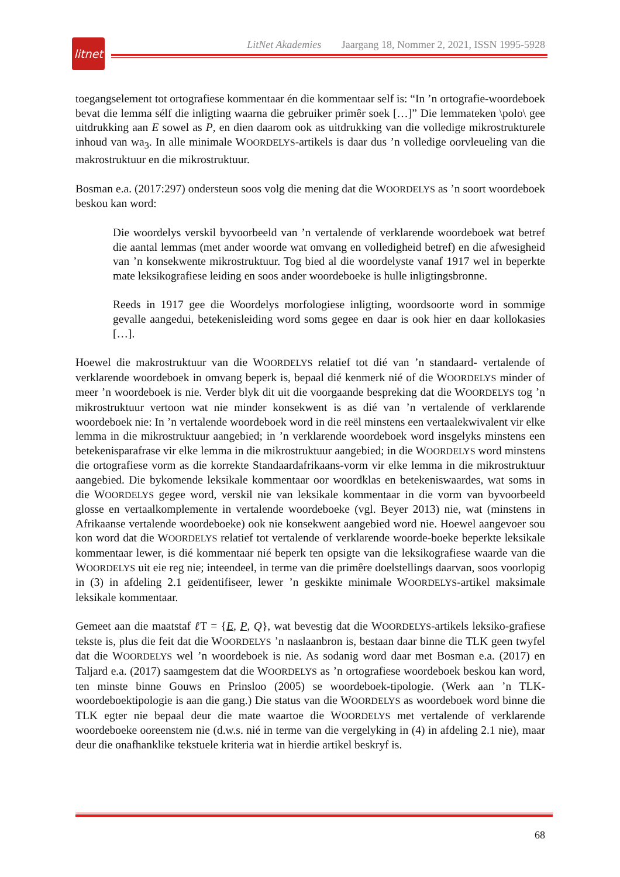litnet
LitNet Akademies Jaargang 18, Nommer 2, 2021, ISSN 1995-5928
toegangselement tot ortografiese kommentaar én die kommentaar self is: “In ’n ortografie-woordeboek bevat die lemma sélf die inligting waarna die gebruiker primêr soek […]” Die lemmateken \polo\ gee uitdrukking aan E sowel as P, en dien daarom ook as uitdrukking van die volledige mikrostrukturele inhoud van wa<sub>3</sub>. In alle minimale WOORDELYS-artikels is daar dus ’n volledige oorvleueling van die makrostruktuur en die mikrostruktuur.
Bosman e.a. (2017:297) ondersteun soos volg die mening dat die WOORDELYS as ’n soort woordeboek beskou kan word:
Die woordelys verskil byvoorbeeld van ’n vertalende of verklarende woordeboek wat betref die aantal lemmas (met ander woorde wat omvang en volledigheid betref) en die afwesigheid van ’n konsekwente mikrostruktuur. Tog bied al die woordelyste vanaf 1917 wel in beperkte mate leksikografiese leiding en soos ander woordeboeke is hulle inligtingsbronne.
Reeds in 1917 gee die Woordelys morfologiese inligting, woordsoorte word in sommige gevalle aangedui, betekenisleiding word soms gegee en daar is ook hier en daar kollokasies […].
Hoewel die makrostruktuur van die WOORDELYS relatief tot dié van ’n standaard- vertalende of verklarende woordeboek in omvang beperk is, bepaal dié kenmerk nié of die WOORDELYS minder of meer ’n woordeboek is nie. Verder blyk dit uit die voorgaande bespreking dat die WOORDELYS tog ’n mikrostruktuur vertoon wat nie minder konsekwent is as dié van ’n vertalende of verklarende woordeboek nie: In ’n vertalende woordeboek word in die reël minstens een vertaalekwivalent vir elke lemma in die mikrostruktuur aangebied; in ’n verklarende woordeboek word insgelyks minstens een betekenisparafrase vir elke lemma in die mikrostruktuur aangebied; in die WOORDELYS word minstens die ortografiese vorm as die korrekte Standaardafrikaans-vorm vir elke lemma in die mikrostruktuur aangebied. Die bykomende leksikale kommentaar oor woordklas en betekeniswaardes, wat soms in die WOORDELYS gegee word, verskil nie van leksikale kommentaar in die vorm van byvoorbeeld glosse en vertaalkomplemente in vertalende woordeboeke (vgl. Beyer 2013) nie, wat (minstens in Afrikaanse vertalende woordeboeke) ook nie konsekwent aangebied word nie. Hoewel aangevoer sou kon word dat die WOORDELYS relatief tot vertalende of verklarende woorde-boeke beperkte leksikale kommentaar lewer, is dié kommentaar nié beperk ten opsigte van die leksikografiese waarde van die WOORDELYS uit eie reg nie; inteendeel, in terme van die primêre doelstellings daarvan, soos voorlopig in (3) in afdeling 2.1 geïdentifiseer, lewer ’n geskikte minimale WOORDELYS-artikel maksimale leksikale kommentaar.
Gemeet aan die maatstaf ℓ T = {E, P, Q}, wat bevestig dat die WOORDELYS-artikels leksiko-grafiese tekste is, plus die feit dat die WOORDELYS ’n naslaanbron is, bestaan daar binne die TLK geen twyfel dat die WOORDELYS wel ’n woordeboek is nie. As sodanig word daar met Bosman e.a. (2017) en Taljard e.a. (2017) saamgestem dat die WOORDELYS as ’n ortografiese woordeboek beskou kan word, ten minste binne Gouws en Prinsloo (2005) se woordeboek-tipologie. (Werk aan ’n TLK-woordeboektipologie is aan die gang.) Die status van die WOORDELYS as woordeboek word binne die TLK egter nie bepaal deur die mate waartoe die WOORDELYS met vertalende of verklarende woordeboeke ooreenstem nie (d.w.s. nié in terme van die vergelyking in (4) in afdeling 2.1 nie), maar deur die onafhanklike tekstuele kriteria wat in hierdie artikel beskryf is.
68